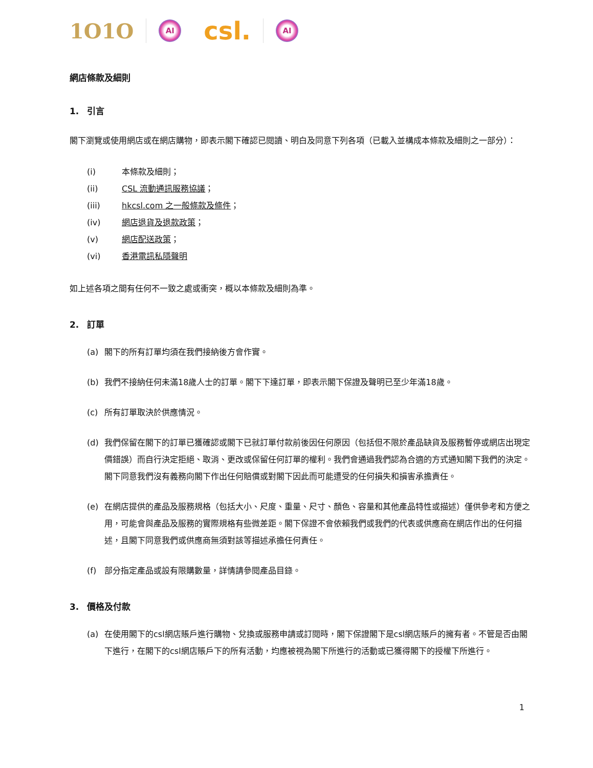1O1O
AI
csl.
AI
網店條款及細則
1. 引言
閣下瀏覽或使用網店或在網店購物，即表示閣下確認已閱讀、明白及同意下列各項（已載入並構成本條款及細則之一部分）：
(i) 本條款及細則；
(ii) CSL 流動通訊服務協議；
(iii) hkcsl.com 之一般條款及條件；
(iv) 網店退貨及退款政策；
(v) 網店配送政策；
(vi) 香港電訊私隱聲明
如上述各項之間有任何不一致之處或衝突，概以本條款及細則為準。
2. 訂單
(a) 閣下的所有訂單均須在我們接納後方會作實。
(b) 我們不接納任何未滿18歲人士的訂單。閣下下達訂單，即表示閣下保證及聲明已至少年滿18歲。
(c) 所有訂單取決於供應情況。
(d) 我們保留在閣下的訂單已獲確認或閣下已就訂單付款前後因任何原因（包括但不限於產品缺貨及服務暫停或網店出現定價錯誤）而自行決定拒絕、取消、更改或保留任何訂單的權利。我們會通過我們認為合適的方式通知閣下我們的決定。閣下同意我們沒有義務向閣下作出任何賠償或對閣下因此而可能遭受的任何損失和損害承擔責任。
(e) 在網店提供的產品及服務規格（包括大小、尺度、重量、尺寸、顏色、容量和其他產品特性或描述）僅供參考和方便之用，可能會與產品及服務的實際規格有些微差距。閣下保證不會依賴我們或我們的代表或供應商在網店作出的任何描述，且閣下同意我們或供應商無須對該等描述承擔任何責任。
(f) 部分指定產品或設有限購數量，詳情請參閱產品目錄。
3. 價格及付款
(a) 在使用閣下的csl網店賬戶進行購物、兌換或服務申請或訂閱時，閣下保證閣下是csl網店賬戶的擁有者。不管是否由閣下進行，在閣下的csl網店賬戶下的所有活動，均應被視為閣下所進行的活動或已獲得閣下的授權下所進行。
1